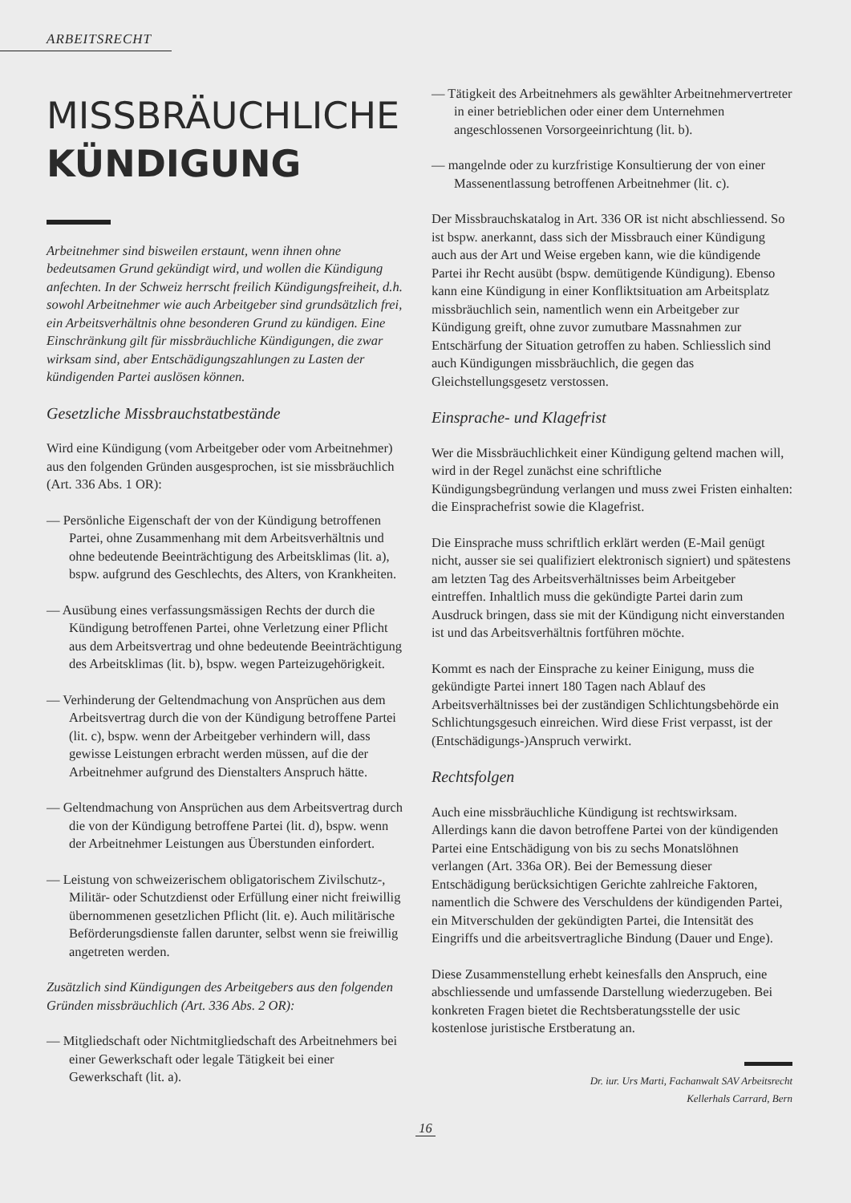ARBEITSRECHT
MISSBRÄUCHLICHE
KÜNDIGUNG
Arbeitnehmer sind bisweilen erstaunt, wenn ihnen ohne bedeutsamen Grund gekündigt wird, und wollen die Kündigung anfechten. In der Schweiz herrscht freilich Kündigungsfreiheit, d.h. sowohl Arbeitnehmer wie auch Arbeitgeber sind grundsätzlich frei, ein Arbeitsverhältnis ohne besonderen Grund zu kündigen. Eine Einschränkung gilt für missbräuchliche Kündigungen, die zwar wirksam sind, aber Entschädigungszahlungen zu Lasten der kündigenden Partei auslösen können.
Gesetzliche Missbrauchstatbestände
Wird eine Kündigung (vom Arbeitgeber oder vom Arbeitnehmer) aus den folgenden Gründen ausgesprochen, ist sie missbräuchlich (Art. 336 Abs. 1 OR):
— Persönliche Eigenschaft der von der Kündigung betroffenen Partei, ohne Zusammenhang mit dem Arbeitsverhältnis und ohne bedeutende Beeinträchtigung des Arbeitsklimas (lit. a), bspw. aufgrund des Geschlechts, des Alters, von Krankheiten.
— Ausübung eines verfassungsmässigen Rechts der durch die Kündigung betroffenen Partei, ohne Verletzung einer Pflicht aus dem Arbeitsvertrag und ohne bedeutende Beeinträchtigung des Arbeitsklimas (lit. b), bspw. wegen Parteizugehörigkeit.
— Verhinderung der Geltendmachung von Ansprüchen aus dem Arbeitsvertrag durch die von der Kündigung betroffene Partei (lit. c), bspw. wenn der Arbeitgeber verhindern will, dass gewisse Leistungen erbracht werden müssen, auf die der Arbeitnehmer aufgrund des Dienstalters Anspruch hätte.
— Geltendmachung von Ansprüchen aus dem Arbeitsvertrag durch die von der Kündigung betroffene Partei (lit. d), bspw. wenn der Arbeitnehmer Leistungen aus Überstunden einfordert.
— Leistung von schweizerischem obligatorischem Zivilschutz-, Militär- oder Schutzdienst oder Erfüllung einer nicht freiwillig übernommenen gesetzlichen Pflicht (lit. e). Auch militärische Beförderungsdienste fallen darunter, selbst wenn sie freiwillig angetreten werden.
Zusätzlich sind Kündigungen des Arbeitgebers aus den folgenden Gründen missbräuchlich (Art. 336 Abs. 2 OR):
— Mitgliedschaft oder Nichtmitgliedschaft des Arbeitnehmers bei einer Gewerkschaft oder legale Tätigkeit bei einer Gewerkschaft (lit. a).
— Tätigkeit des Arbeitnehmers als gewählter Arbeitnehmervertreter in einer betrieblichen oder einer dem Unternehmen angeschlossenen Vorsorgeeinrichtung (lit. b).
— mangelnde oder zu kurzfristige Konsultierung der von einer Massenentlassung betroffenen Arbeitnehmer (lit. c).
Der Missbrauchskatalog in Art. 336 OR ist nicht abschliessend. So ist bspw. anerkannt, dass sich der Missbrauch einer Kündigung auch aus der Art und Weise ergeben kann, wie die kündigende Partei ihr Recht ausübt (bspw. demütigende Kündigung). Ebenso kann eine Kündigung in einer Konfliktsituation am Arbeitsplatz missbräuchlich sein, namentlich wenn ein Arbeitgeber zur Kündigung greift, ohne zuvor zumutbare Massnahmen zur Entschärfung der Situation getroffen zu haben. Schliesslich sind auch Kündigungen missbräuchlich, die gegen das Gleichstellungsgesetz verstossen.
Einsprache- und Klagefrist
Wer die Missbräuchlichkeit einer Kündigung geltend machen will, wird in der Regel zunächst eine schriftliche Kündigungsbegründung verlangen und muss zwei Fristen einhalten: die Einsprachefrist sowie die Klagefrist.
Die Einsprache muss schriftlich erklärt werden (E-Mail genügt nicht, ausser sie sei qualifiziert elektronisch signiert) und spätestens am letzten Tag des Arbeitsverhältnisses beim Arbeitgeber eintreffen. Inhaltlich muss die gekündigte Partei darin zum Ausdruck bringen, dass sie mit der Kündigung nicht einverstanden ist und das Arbeitsverhältnis fortführen möchte.
Kommt es nach der Einsprache zu keiner Einigung, muss die gekündigte Partei innert 180 Tagen nach Ablauf des Arbeitsverhältnisses bei der zuständigen Schlichtungsbehörde ein Schlichtungsgesuch einreichen. Wird diese Frist verpasst, ist der (Entschädigungs-)Anspruch verwirkt.
Rechtsfolgen
Auch eine missbräuchliche Kündigung ist rechtswirksam. Allerdings kann die davon betroffene Partei von der kündigenden Partei eine Entschädigung von bis zu sechs Monatslöhnen verlangen (Art. 336a OR). Bei der Bemessung dieser Entschädigung berücksichtigen Gerichte zahlreiche Faktoren, namentlich die Schwere des Verschuldens der kündigenden Partei, ein Mitverschulden der gekündigten Partei, die Intensität des Eingriffs und die arbeitsvertragliche Bindung (Dauer und Enge).
Diese Zusammenstellung erhebt keinesfalls den Anspruch, eine abschliessende und umfassende Darstellung wiederzugeben. Bei konkreten Fragen bietet die Rechtsberatungsstelle der usic kostenlose juristische Erstberatung an.
Dr. iur. Urs Marti, Fachanwalt SAV Arbeitsrecht
Kellerhals Carrard, Bern
16